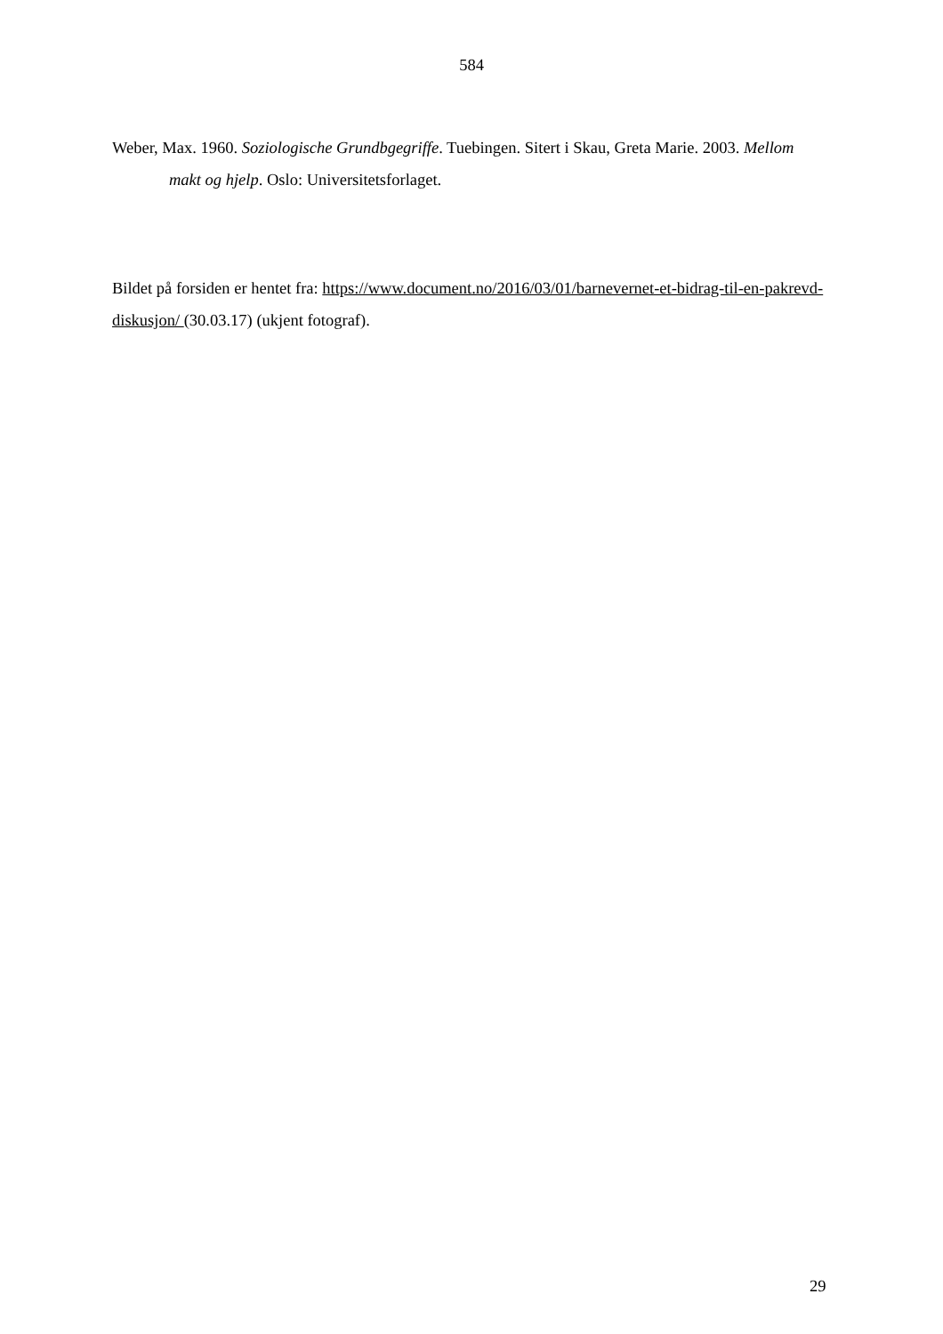584
Weber, Max. 1960. Soziologische Grundbgegriffe. Tuebingen. Sitert i Skau, Greta Marie. 2003. Mellom makt og hjelp. Oslo: Universitetsforlaget.
Bildet på forsiden er hentet fra: https://www.document.no/2016/03/01/barnevernet-et-bidrag-til-en-pakrevd-diskusjon/ (30.03.17) (ukjent fotograf).
29